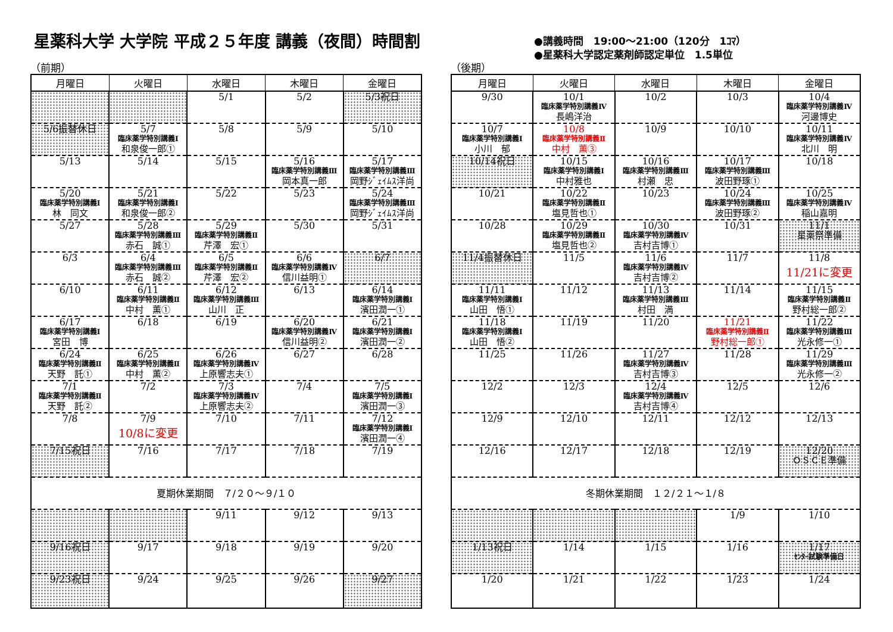星薬科大学 大学院 平成２５年度 講義（夜間）時間割
●講義時間　19:00～21:00（120分　1ｺﾏ）
●星薬科大学認定薬剤師認定単位　1.5単位
（前期）
| 月曜日 | 火曜日 | 水曜日 | 木曜日 | 金曜日 |
| --- | --- | --- | --- | --- |
| | | 5/1 | 5/2 | 5/3祝日 |
| 5/6振替休日 | 5/7 臨床薬学特別講義Ⅰ 和泉俊一郎① | 5/8 | 5/9 | 5/10 |
| 5/13 | 5/14 | 5/15 | 5/16 臨床薬学特別講義Ⅲ 岡本真一郎 | 5/17 臨床薬学特別講義Ⅲ 岡野ｼﾞｪｲﾑｽ洋尚 |
| 5/20 臨床薬学特別講義Ⅰ 林 同文 | 5/21 臨床薬学特別講義Ⅰ 和泉俊一郎② | 5/22 | 5/23 | 5/24 臨床薬学特別講義Ⅲ 岡野ｼﾞｪｲﾑｽ洋尚 |
| 5/27 | 5/28 臨床薬学特別講義Ⅲ 赤石 誠① | 5/29 臨床薬学特別講義Ⅱ 芹澤 宏① | 5/30 | 5/31 |
| 6/3 | 6/4 臨床薬学特別講義Ⅲ 赤石 誠② | 6/5 臨床薬学特別講義Ⅱ 芹澤 宏② | 6/6 臨床薬学特別講義Ⅳ 信川益明① | 6/7 |
| 6/10 | 6/11 臨床薬学特別講義Ⅱ 中村 薫① | 6/12 臨床薬学特別講義Ⅲ 山川 正 | 6/13 | 6/14 臨床薬学特別講義Ⅰ 濱田潤一① |
| 6/17 臨床薬学特別講義Ⅰ 宮田 博 | 6/18 | 6/19 | 6/20 臨床薬学特別講義Ⅳ 信川益明② | 6/21 臨床薬学特別講義Ⅰ 濱田潤一② |
| 6/24 臨床薬学特別講義Ⅱ 天野 託① | 6/25 臨床薬学特別講義Ⅱ 中村 薫② | 6/26 臨床薬学特別講義Ⅳ 上原響志夫① | 6/27 | 6/28 |
| 7/1 臨床薬学特別講義Ⅱ 天野 託② | 7/2 | 7/3 臨床薬学特別講義Ⅳ 上原響志夫② | 7/4 | 7/5 臨床薬学特別講義Ⅰ 濱田潤一③ |
| 7/8 | 7/9 10/8に変更 | 7/10 | 7/11 | 7/12 臨床薬学特別講義Ⅰ 濱田潤一④ |
| 7/15祝日 | 7/16 | 7/17 | 7/18 | 7/19 |
| 夏期休業期間 ７/２０～９/１０ | | | | |
| | | 9/11 | 9/12 | 9/13 |
| 9/16祝日 | 9/17 | 9/18 | 9/19 | 9/20 |
| 9/23祝日 | 9/24 | 9/25 | 9/26 | 9/27 |
（後期）
| 月曜日 | 火曜日 | 水曜日 | 木曜日 | 金曜日 |
| --- | --- | --- | --- | --- |
| 9/30 | 10/1 臨床薬学特別講義Ⅳ 長嶋洋治 | 10/2 | 10/3 | 10/4 臨床薬学特別講義Ⅳ 河邊博史 |
| 10/7 臨床薬学特別講義Ⅰ 小川 郁 | 10/8 臨床薬学特別講義Ⅱ 中村 薫③ | 10/9 | 10/10 | 10/11 臨床薬学特別講義Ⅳ 北川 明 |
| 10/14祝日 | 10/15 臨床薬学特別講義Ⅰ 中村雅也 | 10/16 臨床薬学特別講義Ⅲ 村瀬 忠 | 10/17 臨床薬学特別講義Ⅲ 波田野琢① | 10/18 |
| 10/21 | 10/22 臨床薬学特別講義Ⅱ 塩見哲也① | 10/23 | 10/24 臨床薬学特別講義Ⅲ 波田野琢② | 10/25 臨床薬学特別講義Ⅳ 稲山嘉明 |
| 10/28 | 10/29 臨床薬学特別講義Ⅱ 塩見哲也② | 10/30 臨床薬学特別講義Ⅳ 吉村吉博① | 10/31 | 11/1 星薬祭準備 |
| 11/4振替休日 | 11/5 | 11/6 臨床薬学特別講義Ⅳ 吉村吉博② | 11/7 | 11/8 11/21に変更 |
| 11/11 臨床薬学特別講義Ⅰ 山田 悟① | 11/12 | 11/13 臨床薬学特別講義Ⅲ 村田 満 | 11/14 | 11/15 臨床薬学特別講義Ⅱ 野村総一郎② |
| 11/18 臨床薬学特別講義Ⅰ 山田 悟② | 11/19 | 11/20 | 11/21 臨床薬学特別講義Ⅱ 野村総一郎① | 11/22 臨床薬学特別講義Ⅲ 光永修一① |
| 11/25 | 11/26 | 11/27 臨床薬学特別講義Ⅳ 吉村吉博③ | 11/28 | 11/29 臨床薬学特別講義Ⅲ 光永修一② |
| 12/2 | 12/3 | 12/4 臨床薬学特別講義Ⅳ 吉村吉博④ | 12/5 | 12/6 |
| 12/9 | 12/10 | 12/11 | 12/12 | 12/13 |
| 12/16 | 12/17 | 12/18 | 12/19 | 12/20 ＯＳＣＥ準備 |
| 冬期休業期間 １２/２１～１/８ | | | | |
| | | | 1/9 | 1/10 |
| 1/13祝日 | 1/14 | 1/15 | 1/16 | 1/17 ｾﾝﾀｰ試験準備日 |
| 1/20 | 1/21 | 1/22 | 1/23 | 1/24 |